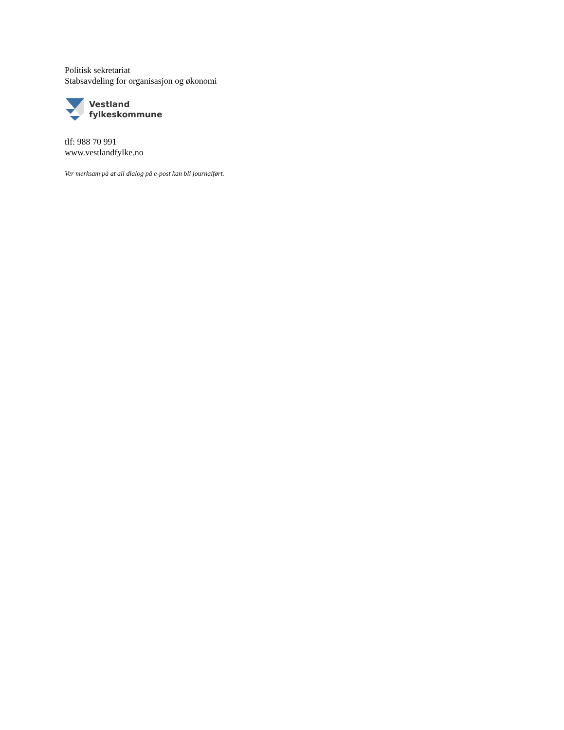Politisk sekretariat
Stabsavdeling for organisasjon og økonomi
Vestland
fylkeskommune
tlf: 988 70 991
www.vestlandfylke.no
Ver merksam på at all dialog på e-post kan bli journalført.